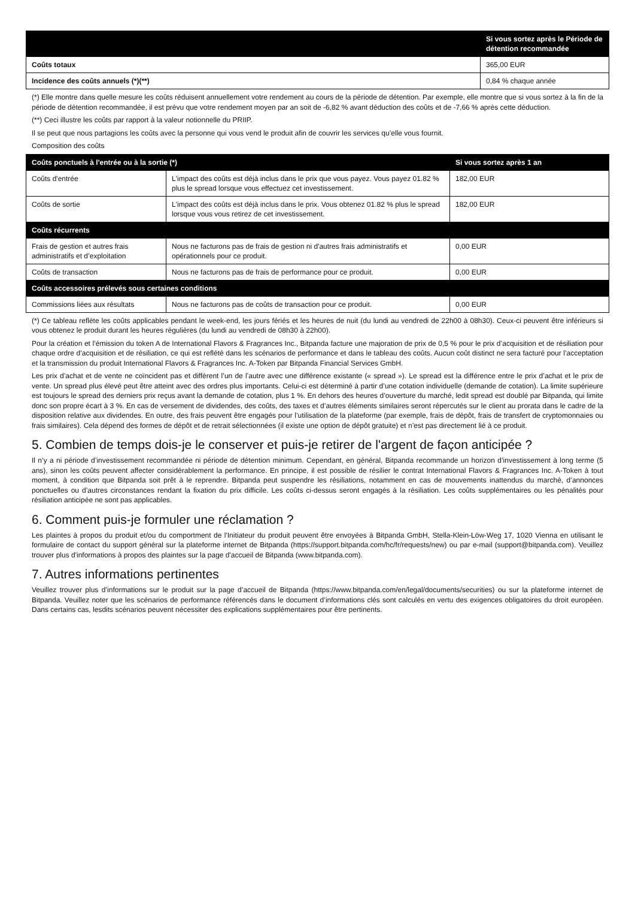| | Si vous sortez après le Période de détention recommandée |
| --- | --- |
| Coûts totaux | 365,00 EUR |
| Incidence des coûts annuels (*)(**) | 0,84 % chaque année |
(*) Elle montre dans quelle mesure les coûts réduisent annuellement votre rendement au cours de la période de détention. Par exemple, elle montre que si vous sortez à la fin de la période de détention recommandée, il est prévu que votre rendement moyen par an soit de -6,82 % avant déduction des coûts et de -7,66 % après cette déduction.
(**) Ceci illustre les coûts par rapport à la valeur notionnelle du PRIIP.
Il se peut que nous partagions les coûts avec la personne qui vous vend le produit afin de couvrir les services qu’elle vous fournit.
Composition des coûts
| Coûts ponctuels à l'entrée ou à la sortie (*) | | Si vous sortez après 1 an |
| --- | --- | --- |
| Coûts d'entrée | L'impact des coûts est déjà inclus dans le prix que vous payez. Vous payez 01.82 % plus le spread lorsque vous effectuez cet investissement. | 182,00 EUR |
| Coûts de sortie | L'impact des coûts est déjà inclus dans le prix. Vous obtenez 01.82 % plus le spread lorsque vous vous retirez de cet investissement. | 182,00 EUR |
| Coûts récurrents | | |
| Frais de gestion et autres frais administratifs et d’exploitation | Nous ne facturons pas de frais de gestion ni d'autres frais administratifs et opérationnels pour ce produit. | 0,00 EUR |
| Coûts de transaction | Nous ne facturons pas de frais de performance pour ce produit. | 0,00 EUR |
| Coûts accessoires prélevés sous certaines conditions | | |
| Commissions liées aux résultats | Nous ne facturons pas de coûts de transaction pour ce produit. | 0,00 EUR |
(*) Ce tableau reflète les coûts applicables pendant le week-end, les jours fériés et les heures de nuit (du lundi au vendredi de 22h00 à 08h30). Ceux-ci peuvent être inférieurs si vous obtenez le produit durant les heures régulières (du lundi au vendredi de 08h30 à 22h00).
Pour la création et l’émission du token A de International Flavors & Fragrances Inc., Bitpanda facture une majoration de prix de 0,5 % pour le prix d’acquisition et de résiliation pour chaque ordre d’acquisition et de résiliation, ce qui est reflété dans les scénarios de performance et dans le tableau des coûts. Aucun coût distinct ne sera facturé pour l’acceptation et la transmission du produit International Flavors & Fragrances Inc. A-Token par Bitpanda Financial Services GmbH.
Les prix d’achat et de vente ne coïncident pas et diffèrent l’un de l’autre avec une différence existante (« spread »). Le spread est la différence entre le prix d’achat et le prix de vente. Un spread plus élevé peut être atteint avec des ordres plus importants. Celui-ci est déterminé à partir d’une cotation individuelle (demande de cotation). La limite supérieure est toujours le spread des derniers prix reçus avant la demande de cotation, plus 1 %. En dehors des heures d’ouverture du marché, ledit spread est doublé par Bitpanda, qui limite donc son propre écart à 3 %. En cas de versement de dividendes, des coûts, des taxes et d’autres éléments similaires seront répercutés sur le client au prorata dans le cadre de la disposition relative aux dividendes. En outre, des frais peuvent être engagés pour l’utilisation de la plateforme (par exemple, frais de dépôt, frais de transfert de cryptomonnaies ou frais similaires). Cela dépend des formes de dépôt et de retrait sélectionnées (il existe une option de dépôt gratuite) et n’est pas directement lié à ce produit.
5. Combien de temps dois-je le conserver et puis-je retirer de l'argent de façon anticipée ?
Il n’y a ni période d’investissement recommandée ni période de détention minimum. Cependant, en général, Bitpanda recommande un horizon d’investissement à long terme (5 ans), sinon les coûts peuvent affecter considérablement la performance. En principe, il est possible de résilier le contrat International Flavors & Fragrances Inc. A-Token à tout moment, à condition que Bitpanda soit prêt à le reprendre. Bitpanda peut suspendre les résiliations, notamment en cas de mouvements inattendus du marché, d’annonces ponctuelles ou d’autres circonstances rendant la fixation du prix difficile. Les coûts ci-dessus seront engagés à la résiliation. Les coûts supplémentaires ou les pénalités pour résiliation anticipée ne sont pas applicables.
6. Comment puis-je formuler une réclamation ?
Les plaintes à propos du produit et/ou du comportment de l'Initiateur du produit peuvent être envoyées à Bitpanda GmbH, Stella-Klein-Löw-Weg 17, 1020 Vienna en utilisant le formulaire de contact du support général sur la plateforme internet de Bitpanda (https://support.bitpanda.com/hc/fr/requests/new) ou par e-mail (support@bitpanda.com). Veuillez trouver plus d'informations à propos des plaintes sur la page d'accueil de Bitpanda (www.bitpanda.com).
7. Autres informations pertinentes
Veuillez trouver plus d’informations sur le produit sur la page d’accueil de Bitpanda (https://www.bitpanda.com/en/legal/documents/securities) ou sur la plateforme internet de Bitpanda. Veuillez noter que les scénarios de performance référencés dans le document d’informations clés sont calculés en vertu des exigences obligatoires du droit européen. Dans certains cas, lesdits scénarios peuvent nécessiter des explications supplémentaires pour être pertinents.